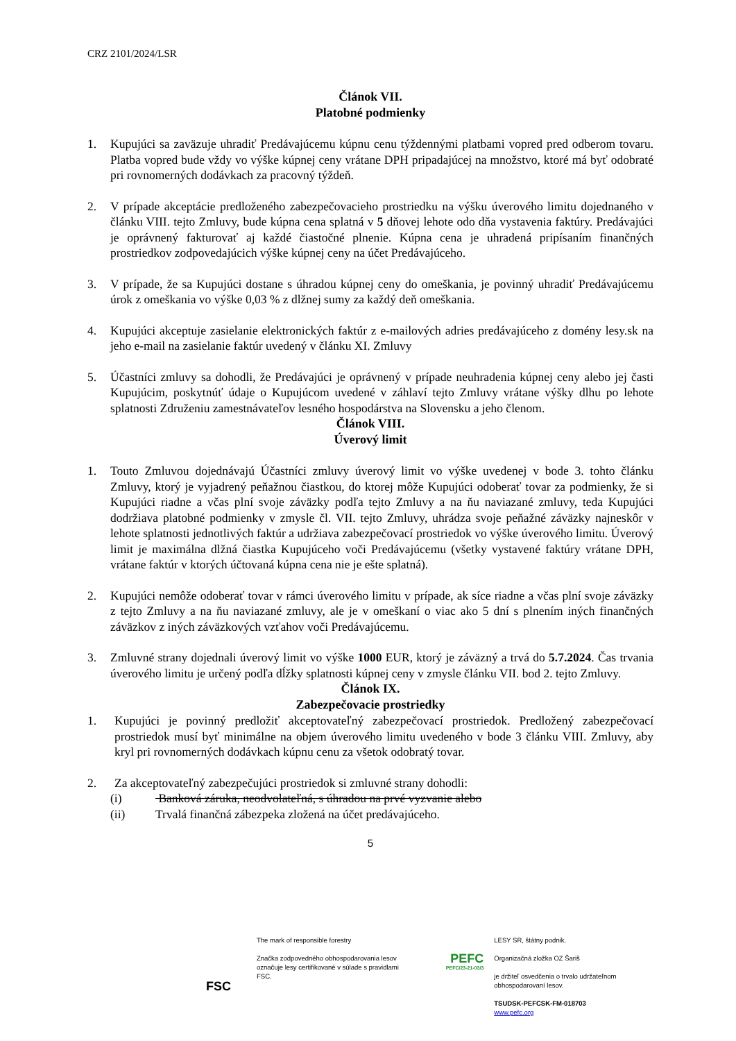CRZ 2101/2024/LSR
Článok VII.
Platobné podmienky
1. Kupujúci sa zaväzuje uhradiť Predávajúcemu kúpnu cenu týždennými platbami vopred pred odberom tovaru. Platba vopred bude vždy vo výške kúpnej ceny vrátane DPH pripadajúcej na množstvo, ktoré má byť odobraté pri rovnomerných dodávkach za pracovný týždeň.
2. V prípade akceptácie predloženého zabezpečovacieho prostriedku na výšku úverového limitu dojednaného v článku VIII. tejto Zmluvy, bude kúpna cena splatná v 5 dňovej lehote odo dňa vystavenia faktúry. Predávajúci je oprávnený fakturovať aj každé čiastočné plnenie. Kúpna cena je uhradená pripísaním finančných prostriedkov zodpovedajúcich výške kúpnej ceny na účet Predávajúceho.
3. V prípade, že sa Kupujúci dostane s úhradou kúpnej ceny do omeškania, je povinný uhradiť Predávajúcemu úrok z omeškania vo výške 0,03 % z dlžnej sumy za každý deň omeškania.
4. Kupujúci akceptuje zasielanie elektronických faktúr z e-mailových adries predávajúceho z domény lesy.sk na jeho e-mail na zasielanie faktúr uvedený v článku XI. Zmluvy
5. Účastníci zmluvy sa dohodli, že Predávajúci je oprávnený v prípade neuhradenia kúpnej ceny alebo jej časti Kupujúcim, poskytnúť údaje o Kupujúcom uvedené v záhlaví tejto Zmluvy vrátane výšky dlhu po lehote splatnosti Združeniu zamestnávateľov lesného hospodárstva na Slovensku a jeho členom.
Článok VIII.
Úverový limit
1. Touto Zmluvou dojednávajú Účastníci zmluvy úverový limit vo výške uvedenej v bode 3. tohto článku Zmluvy, ktorý je vyjadrený peňažnou čiastkou, do ktorej môže Kupujúci odoberať tovar za podmienky, že si Kupujúci riadne a včas plní svoje záväzky podľa tejto Zmluvy a na ňu naviazané zmluvy, teda Kupujúci dodržiava platobné podmienky v zmysle čl. VII. tejto Zmluvy, uhrádza svoje peňažné záväzky najneskôr v lehote splatnosti jednotlivých faktúr a udržiava zabezpečovací prostriedok vo výške úverového limitu. Úverový limit je maximálna dlžná čiastka Kupujúceho voči Predávajúcemu (všetky vystavené faktúry vrátane DPH, vrátane faktúr v ktorých účtovaná kúpna cena nie je ešte splatná).
2. Kupujúci nemôže odoberať tovar v rámci úverového limitu v prípade, ak síce riadne a včas plní svoje záväzky z tejto Zmluvy a na ňu naviazané zmluvy, ale je v omeškaní o viac ako 5 dní s plnením iných finančných záväzkov z iných záväzkových vzťahov voči Predávajúcemu.
3. Zmluvné strany dojednali úverový limit vo výške 1000 EUR, ktorý je záväzný a trvá do 5.7.2024. Čas trvania úverového limitu je určený podľa dĺžky splatnosti kúpnej ceny v zmysle článku VII. bod 2. tejto Zmluvy.
Článok IX.
Zabezpečovacie prostriedky
1. Kupujúci je povinný predložiť akceptovateľný zabezpečovací prostriedok. Predložený zabezpečovací prostriedok musí byť minimálne na objem úverového limitu uvedeného v bode 3 článku VIII. Zmluvy, aby kryl pri rovnomerných dodávkach kúpnu cenu za všetok odobratý tovar.
2. Za akceptovateľný zabezpečujúci prostriedok si zmluvné strany dohodli:
(i) Banková záruka, neodvolateľná, s úhradou na prvé vyzvanie alebo
(ii) Trvalá finančná zábezpeka zložená na účet predávajúceho.
5
FSC
The mark of responsible forestry
Značka zodpovedného obhospodarovania lesov označuje lesy certifikované v súlade s pravidlami FSC.
PEFC
PEFC/23-21-03/3
LESY SR, štátny podnik.
Organizačná zložka OZ Šariš
je držiteľ osvedčenia o trvalo udržateľnom obhospodarovaní lesov.
TSUDSK-PEFCSK-FM-018703
www.pefc.org